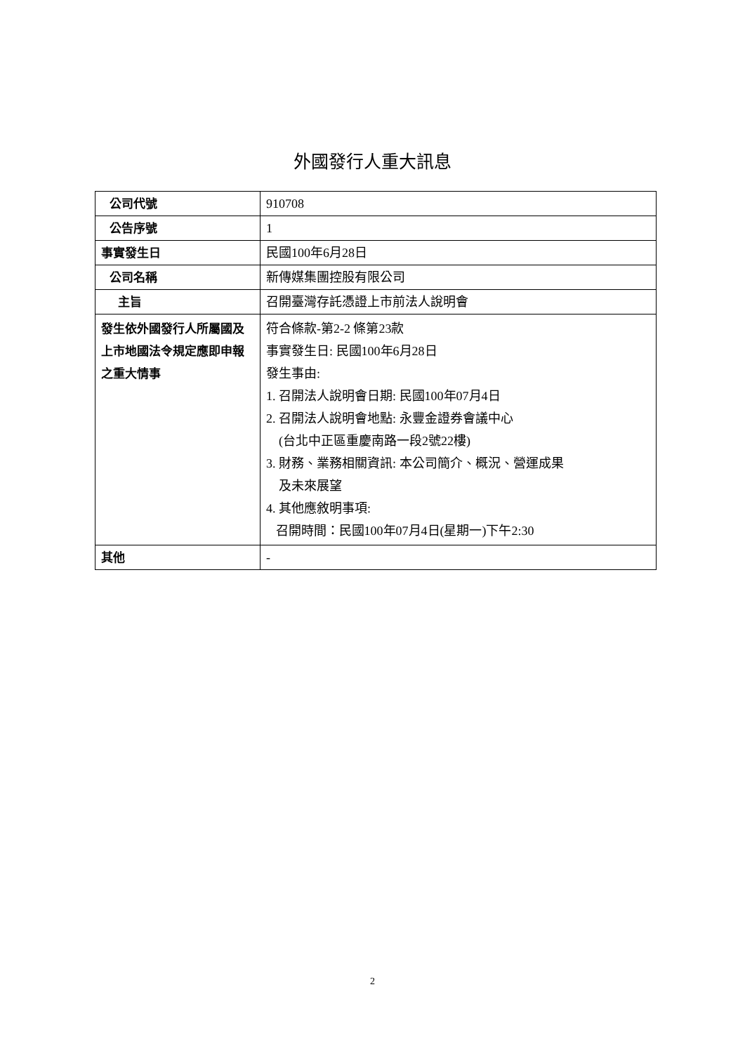外國發行人重大訊息
| 公司代號 | 910708 |
| 公告序號 | 1 |
| 事實發生日 | 民國100年6月28日 |
| 公司名稱 | 新傳媒集團控股有限公司 |
| 主旨 | 召開臺灣存託憑證上市前法人說明會 |
| 發生依外國發行人所屬國及上市地國法令規定應即申報之重大情事 | 符合條款-第2-2 條第23款 事實發生日: 民國100年6月28日 發生事由: 1. 召開法人說明會日期: 民國100年07月4日 2. 召開法人說明會地點: 永豐金證券會議中心 (台北中正區重慶南路一段2號22樓) 3. 財務、業務相關資訊: 本公司簡介、概況、營運成果 及未來展望 4. 其他應敘明事項: 召開時間：民國100年07月4日(星期一)下午2:30 |
| 其他 | - |
2